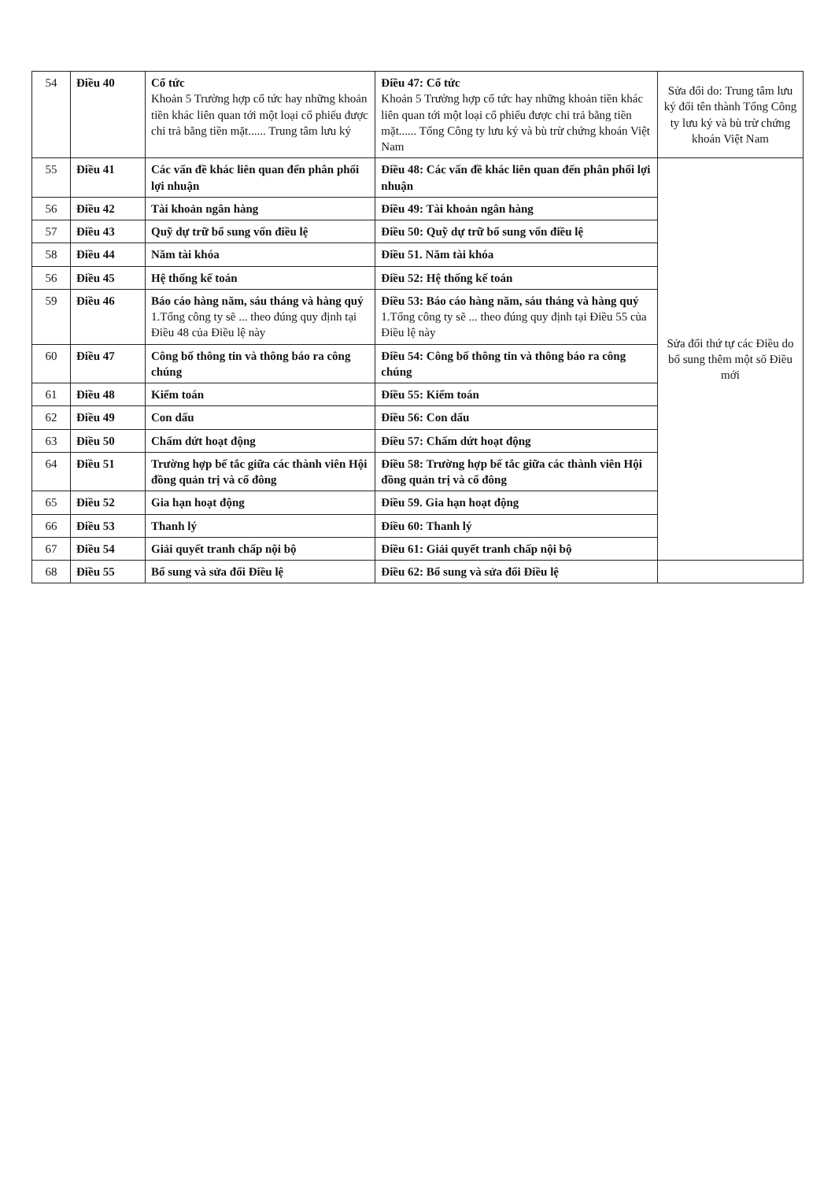| 54 | Điều 40 | Cổ tức Khoản 5 Trường hợp cổ tức hay những khoản tiền khác liên quan tới một loại cổ phiếu được chi trả bằng tiền mặt...... Trung tâm lưu ký | Điều 47: Cổ tức Khoản 5 Trường hợp cổ tức hay những khoản tiền khác liên quan tới một loại cổ phiếu được chi trả bằng tiền mặt...... Tổng Công ty lưu ký và bù trừ chứng khoán Việt Nam | Sửa đổi do: Trung tâm lưu ký đổi tên thành Tổng Công ty lưu ký và bù trừ chứng khoán Việt Nam |
| 55 | Điều 41 | Các vấn đề khác liên quan đến phân phối lợi nhuận | Điều 48: Các vấn đề khác liên quan đến phân phối lợi nhuận | Sửa đổi thứ tự các Điều do bổ sung thêm một số Điều mới |
| 56 | Điều 42 | Tài khoản ngân hàng | Điều 49: Tài khoản ngân hàng | |
| 57 | Điều 43 | Quỹ dự trữ bổ sung vốn điều lệ | Điều 50: Quỹ dự trữ bổ sung vốn điều lệ | |
| 58 | Điều 44 | Năm tài khóa | Điều 51. Năm tài khóa | |
| 56 | Điều 45 | Hệ thống kế toán | Điều 52: Hệ thống kế toán | |
| 59 | Điều 46 | Báo cáo hàng năm, sáu tháng và hàng quý 1.Tổng công ty sẽ ... theo đúng quy định tại Điều 48 của Điều lệ này | Điều 53: Báo cáo hàng năm, sáu tháng và hàng quý 1.Tổng công ty sẽ ... theo đúng quy định tại Điều 55 của Điều lệ này | |
| 60 | Điều 47 | Công bố thông tin và thông báo ra công chúng | Điều 54: Công bố thông tin và thông báo ra công chúng | |
| 61 | Điều 48 | Kiểm toán | Điều 55: Kiểm toán | |
| 62 | Điều 49 | Con dấu | Điều 56: Con dấu | |
| 63 | Điều 50 | Chấm dứt hoạt động | Điều 57: Chấm dứt hoạt động | |
| 64 | Điều 51 | Trường hợp bế tắc giữa các thành viên Hội đồng quản trị và cổ đông | Điều 58: Trường hợp bế tắc giữa các thành viên Hội đồng quản trị và cổ đông | |
| 65 | Điều 52 | Gia hạn hoạt động | Điều 59. Gia hạn hoạt động | |
| 66 | Điều 53 | Thanh lý | Điều 60: Thanh lý | |
| 67 | Điều 54 | Giải quyết tranh chấp nội bộ | Điều 61: Giải quyết tranh chấp nội bộ | |
| 68 | Điều 55 | Bổ sung và sửa đổi Điều lệ | Điều 62: Bổ sung và sửa đổi Điều lệ | |